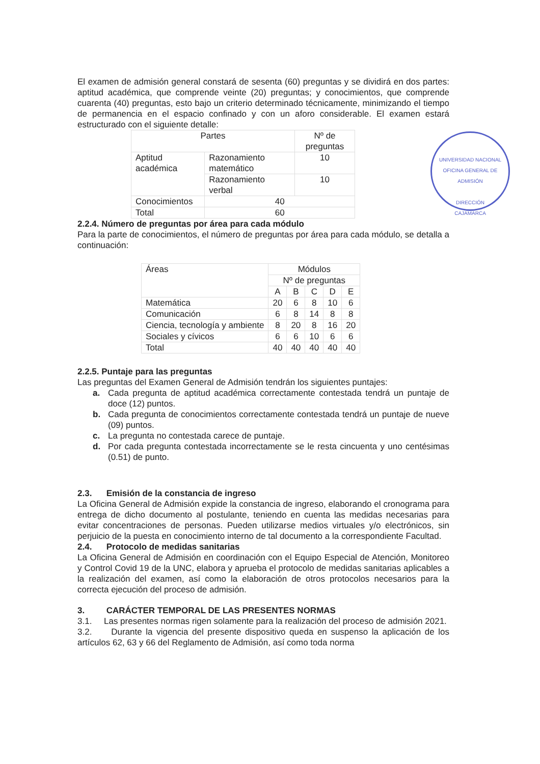UNIVERSIDAD NACIONAL
OFICINA GENERAL DE ADMISIÓN
DIRECCIÓN
CAJAMARCA
El examen de admisión general constará de sesenta (60) preguntas y se dividirá en dos partes: aptitud académica, que comprende veinte (20) preguntas; y conocimientos, que comprende cuarenta (40) preguntas, esto bajo un criterio determinado técnicamente, minimizando el tiempo de permanencia en el espacio confinado y con un aforo considerable. El examen estará estructurado con el siguiente detalle:
| Partes | | Nº de preguntas |
| --- | --- | --- |
| Aptitud académica | Razonamiento matemático | 10 |
| | Razonamiento verbal | 10 |
| Conocimientos | 40 | |
| Total | 60 | |
2.2.4. Número de preguntas por área para cada módulo
Para la parte de conocimientos, el número de preguntas por área para cada módulo, se detalla a continuación:
| Áreas | Módulos | | | | |
| --- | --- | --- | --- | --- | --- |
| | Nº de preguntas | | | | |
| | A | B | C | D | E |
| Matemática | 20 | 6 | 8 | 10 | 6 |
| Comunicación | 6 | 8 | 14 | 8 | 8 |
| Ciencia, tecnología y ambiente | 8 | 20 | 8 | 16 | 20 |
| Sociales y cívicos | 6 | 6 | 10 | 6 | 6 |
| Total | 40 | 40 | 40 | 40 | 40 |
2.2.5. Puntaje para las preguntas
Las preguntas del Examen General de Admisión tendrán los siguientes puntajes:
a. Cada pregunta de aptitud académica correctamente contestada tendrá un puntaje de doce (12) puntos.
b. Cada pregunta de conocimientos correctamente contestada tendrá un puntaje de nueve (09) puntos.
c. La pregunta no contestada carece de puntaje.
d. Por cada pregunta contestada incorrectamente se le resta cincuenta y uno centésimas (0.51) de punto.
2.3. Emisión de la constancia de ingreso
La Oficina General de Admisión expide la constancia de ingreso, elaborando el cronograma para entrega de dicho documento al postulante, teniendo en cuenta las medidas necesarias para evitar concentraciones de personas. Pueden utilizarse medios virtuales y/o electrónicos, sin perjuicio de la puesta en conocimiento interno de tal documento a la correspondiente Facultad.
2.4. Protocolo de medidas sanitarias
La Oficina General de Admisión en coordinación con el Equipo Especial de Atención, Monitoreo y Control Covid 19 de la UNC, elabora y aprueba el protocolo de medidas sanitarias aplicables a la realización del examen, así como la elaboración de otros protocolos necesarios para la correcta ejecución del proceso de admisión.
3. CARÁCTER TEMPORAL DE LAS PRESENTES NORMAS
3.1. Las presentes normas rigen solamente para la realización del proceso de admisión 2021.
3.2. Durante la vigencia del presente dispositivo queda en suspenso la aplicación de los artículos 62, 63 y 66 del Reglamento de Admisión, así como toda norma